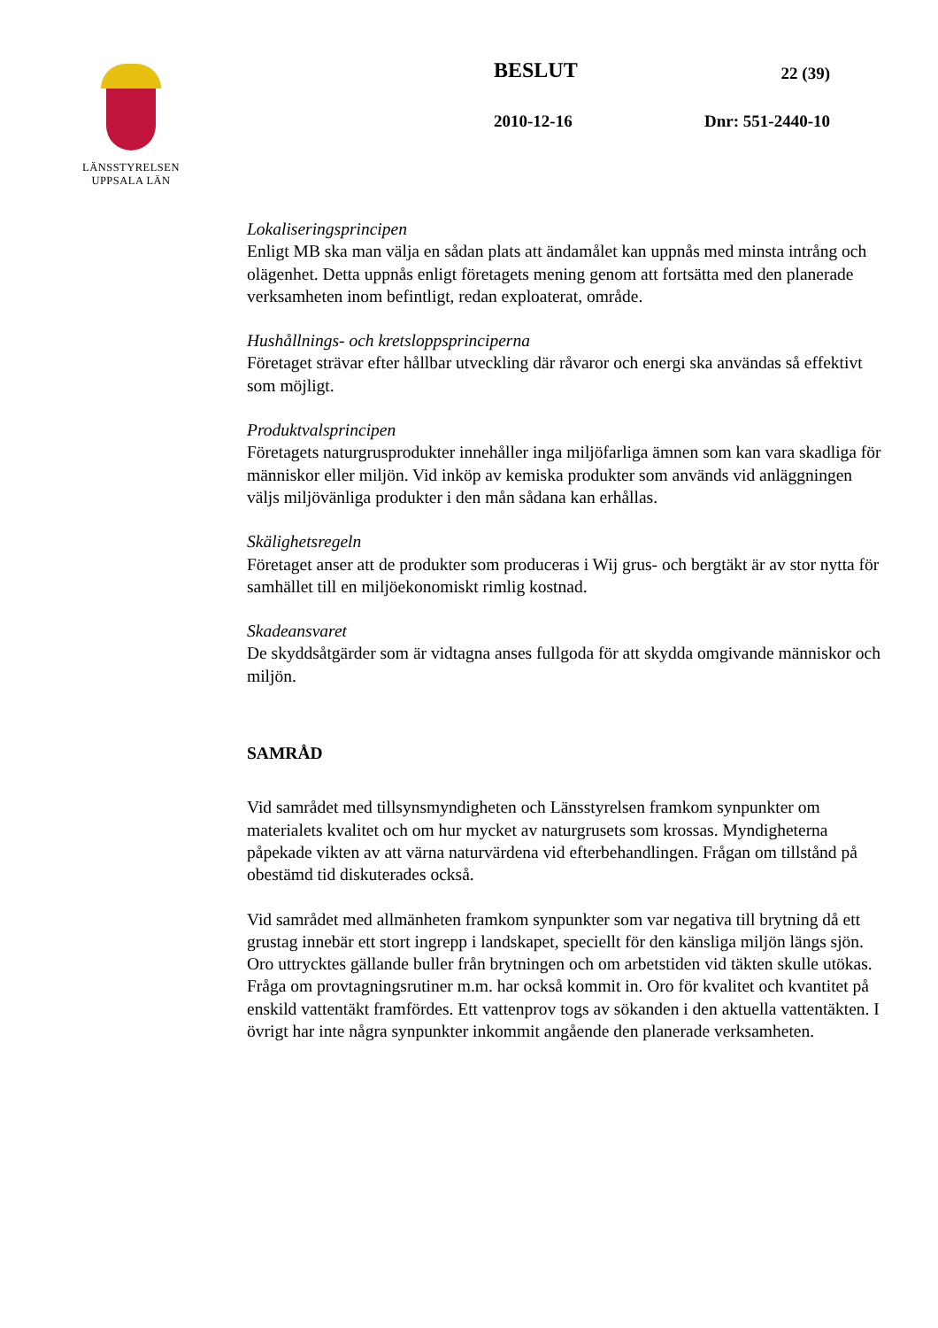LÄNSSTYRELSEN
UPPSALA LÄN
BESLUT 22 (39)
2010-12-16 Dnr: 551-2440-10
Lokaliseringsprincipen
Enligt MB ska man välja en sådan plats att ändamålet kan uppnås med minsta intrång och olägenhet. Detta uppnås enligt företagets mening genom att fortsätta med den planerade verksamheten inom befintligt, redan exploaterat, område.
Hushållnings- och kretsloppsprinciperna
Företaget strävar efter hållbar utveckling där råvaror och energi ska användas så effektivt som möjligt.
Produktvalsprincipen
Företagets naturgrusprodukter innehåller inga miljöfarliga ämnen som kan vara skadliga för människor eller miljön. Vid inköp av kemiska produkter som används vid anläggningen väljs miljövänliga produkter i den mån sådana kan erhållas.
Skälighetsregeln
Företaget anser att de produkter som produceras i Wij grus- och bergtäkt är av stor nytta för samhället till en miljöekonomiskt rimlig kostnad.
Skadeansvaret
De skyddsåtgärder som är vidtagna anses fullgoda för att skydda omgivande människor och miljön.
SAMRÅD
Vid samrådet med tillsynsmyndigheten och Länsstyrelsen framkom synpunkter om materialets kvalitet och om hur mycket av naturgrusets som krossas. Myndigheterna påpekade vikten av att värna naturvärdena vid efterbehandlingen. Frågan om tillstånd på obestämd tid diskuterades också.
Vid samrådet med allmänheten framkom synpunkter som var negativa till brytning då ett grustag innebär ett stort ingrepp i landskapet, speciellt för den känsliga miljön längs sjön. Oro uttrycktes gällande buller från brytningen och om arbetstiden vid täkten skulle utökas. Fråga om provtagningsrutiner m.m. har också kommit in. Oro för kvalitet och kvantitet på enskild vattentäkt framfördes. Ett vattenprov togs av sökanden i den aktuella vattentäkten. I övrigt har inte några synpunkter inkommit angående den planerade verksamheten.